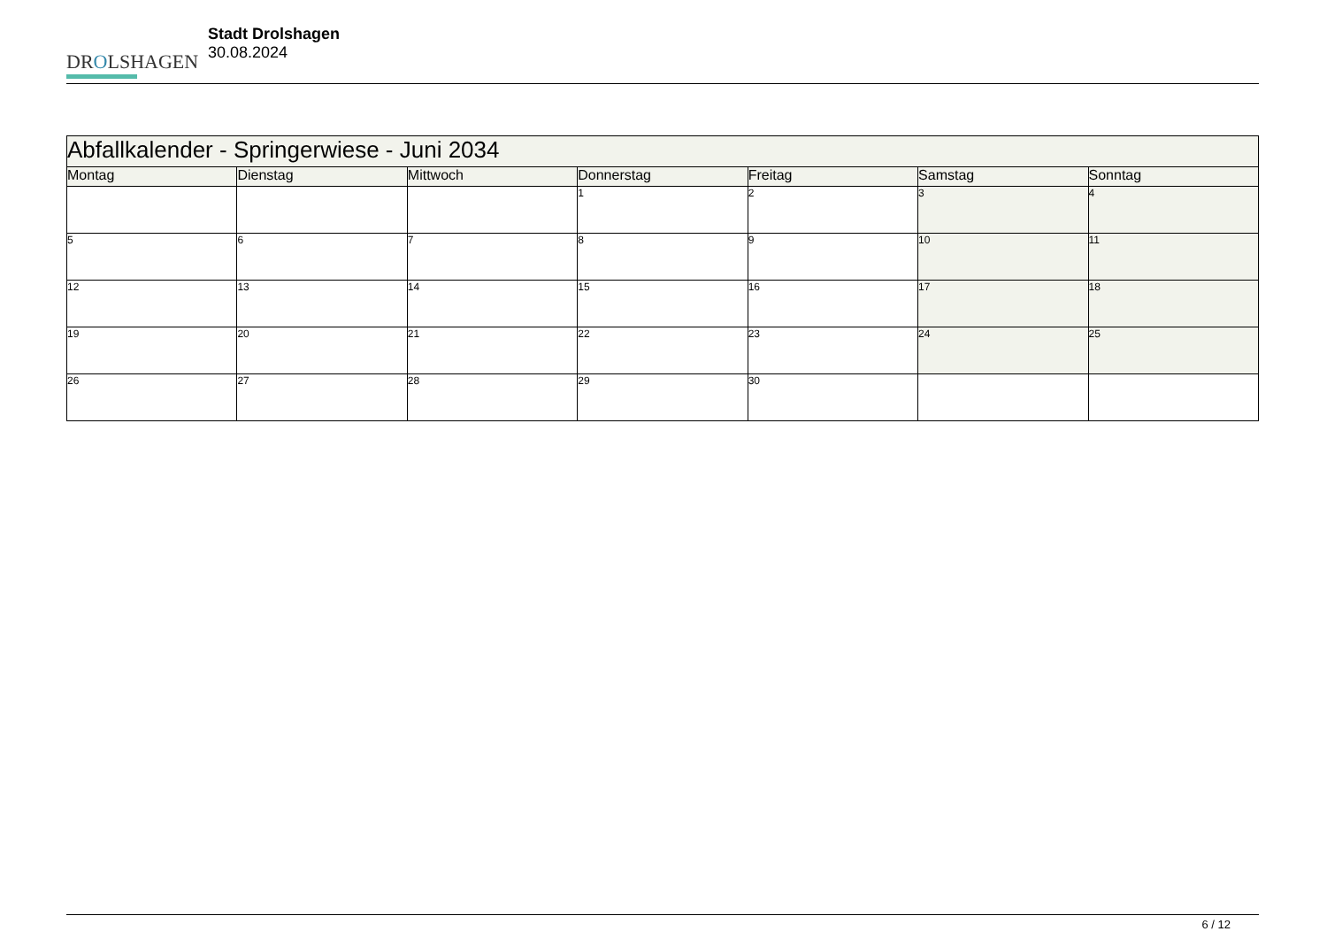DROLSHAGEN
Stadt Drolshagen
30.08.2024
| Abfallkalender - Springerwiese - Juni 2034 | | | | | | |
| --- | --- | --- | --- | --- | --- | --- |
| Montag | Dienstag | Mittwoch | Donnerstag | Freitag | Samstag | Sonntag |
| | | | 1 | 2 | 3 | 4 |
| 5 | 6 | 7 | 8 | 9 | 10 | 11 |
| 12 | 13 | 14 | 15 | 16 | 17 | 18 |
| 19 | 20 | 21 | 22 | 23 | 24 | 25 |
| 26 | 27 | 28 | 29 | 30 | | |
6 / 12